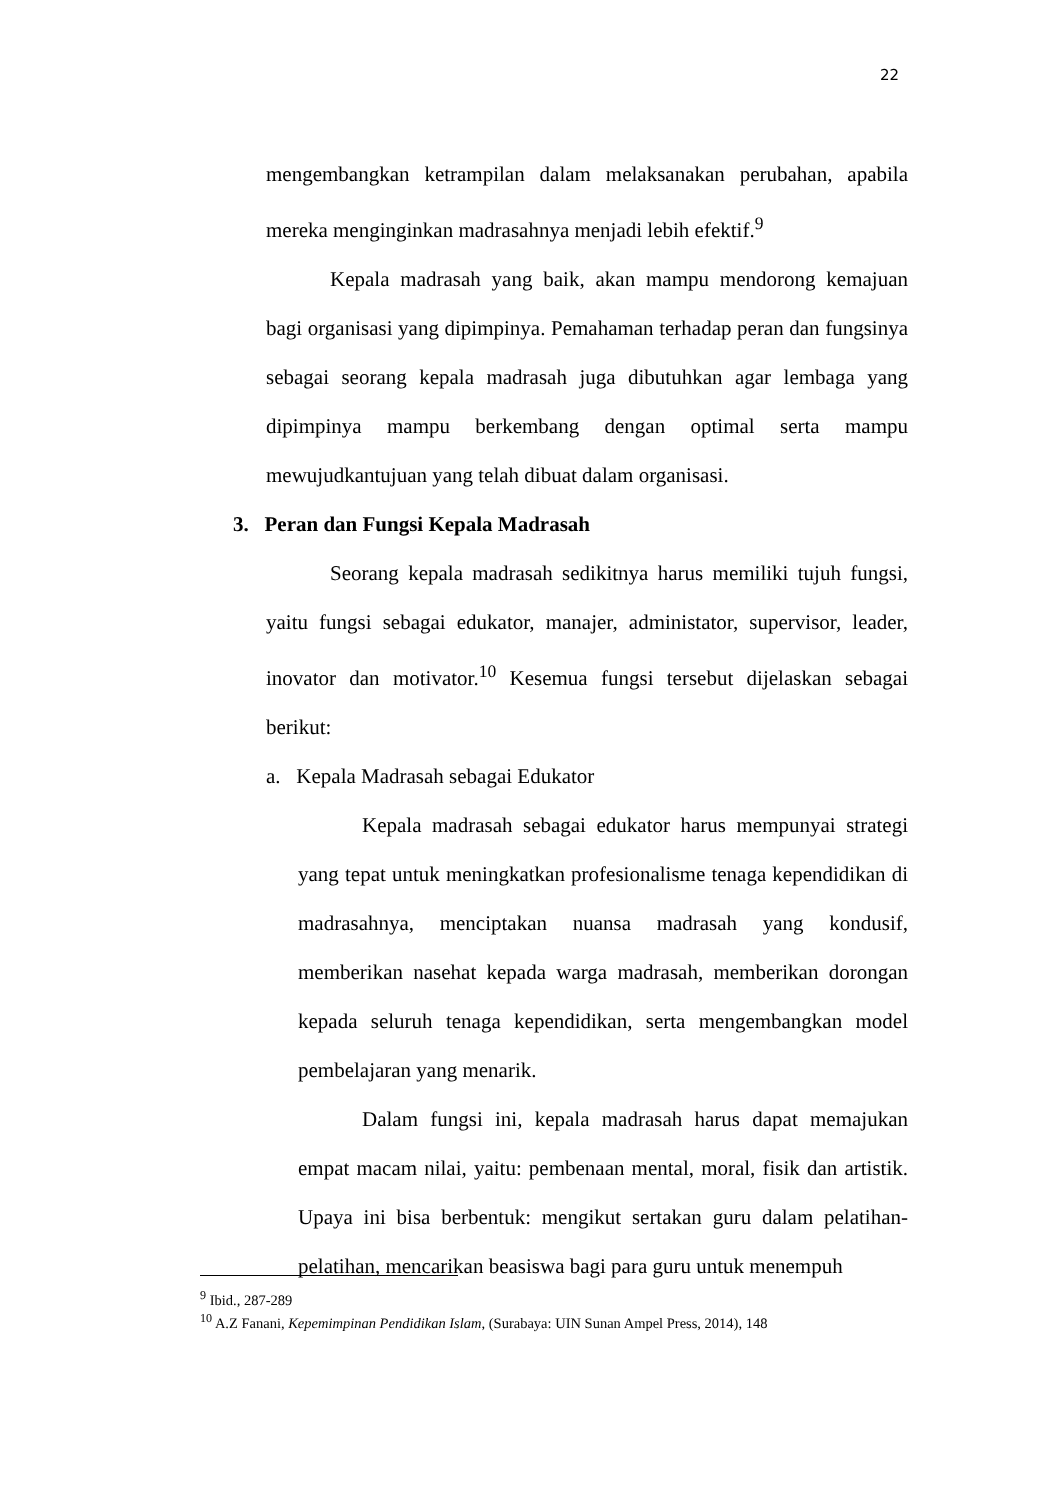22
mengembangkan ketrampilan dalam melaksanakan perubahan, apabila mereka menginginkan madrasahnya menjadi lebih efektif.<sup>9</sup>
Kepala madrasah yang baik, akan mampu mendorong kemajuan bagi organisasi yang dipimpinya. Pemahaman terhadap peran dan fungsinya sebagai seorang kepala madrasah juga dibutuhkan agar lembaga yang dipimpinya mampu berkembang dengan optimal serta mampu mewujudkantujuan yang telah dibuat dalam organisasi.
3. Peran dan Fungsi Kepala Madrasah
Seorang kepala madrasah sedikitnya harus memiliki tujuh fungsi, yaitu fungsi sebagai edukator, manajer, administator, supervisor, leader, inovator dan motivator.<sup>10</sup> Kesemua fungsi tersebut dijelaskan sebagai berikut:
a. Kepala Madrasah sebagai Edukator
Kepala madrasah sebagai edukator harus mempunyai strategi yang tepat untuk meningkatkan profesionalisme tenaga kependidikan di madrasahnya, menciptakan nuansa madrasah yang kondusif, memberikan nasehat kepada warga madrasah, memberikan dorongan kepada seluruh tenaga kependidikan, serta mengembangkan model pembelajaran yang menarik.
Dalam fungsi ini, kepala madrasah harus dapat memajukan empat macam nilai, yaitu: pembenaan mental, moral, fisik dan artistik. Upaya ini bisa berbentuk: mengikut sertakan guru dalam pelatihan-pelatihan, mencarikan beasiswa bagi para guru untuk menempuh
<sup>9</sup> Ibid., 287-289
<sup>10</sup> A.Z Fanani, Kepemimpinan Pendidikan Islam, (Surabaya: UIN Sunan Ampel Press, 2014), 148